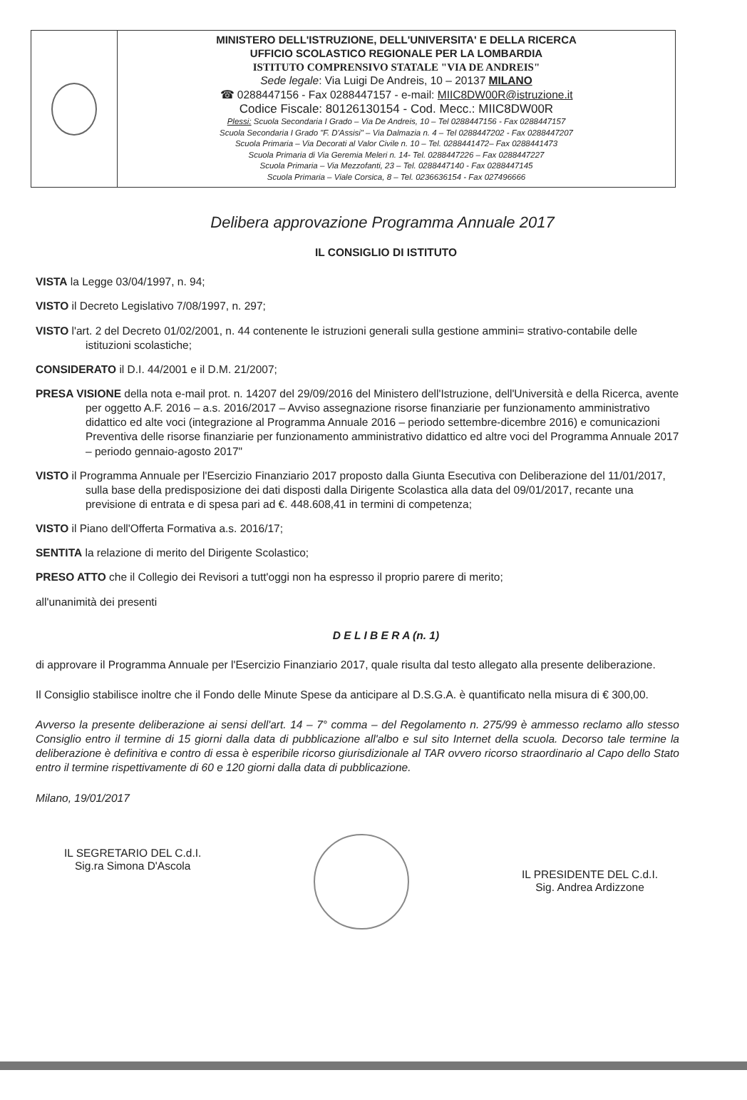MINISTERO DELL'ISTRUZIONE, DELL'UNIVERSITA' E DELLA RICERCA
UFFICIO SCOLASTICO REGIONALE PER LA LOMBARDIA
ISTITUTO COMPRENSIVO STATALE "VIA DE ANDREIS"
Sede legale: Via Luigi De Andreis, 10 – 20137 MILANO
☎ 0288447156 - Fax 0288447157 - e-mail: MIIC8DW00R@istruzione.it
Codice Fiscale: 80126130154 - Cod. Mecc.: MIIC8DW00R
Plessi: Scuola Secondaria I Grado – Via De Andreis, 10 – Tel 0288447156 - Fax 0288447157
Scuola Secondaria I Grado "F. D'Assisi" – Via Dalmazia n. 4 – Tel 0288447202 - Fax 0288447207
Scuola Primaria – Via Decorati al Valor Civile n. 10 – Tel. 0288441472– Fax 0288441473
Scuola Primaria di Via Geremia Meleri n. 14- Tel. 0288447226 – Fax 0288447227
Scuola Primaria – Via Mezzofanti, 23 – Tel. 0288447140 - Fax 0288447145
Scuola Primaria – Viale Corsica, 8 – Tel. 0236636154 - Fax 027496666
Delibera approvazione Programma Annuale 2017
IL CONSIGLIO DI ISTITUTO
VISTA la Legge 03/04/1997, n. 94;
VISTO il Decreto Legislativo 7/08/1997, n. 297;
VISTO l'art. 2 del Decreto 01/02/2001, n. 44 contenente le istruzioni generali sulla gestione ammini= strativo-contabile delle istituzioni scolastiche;
CONSIDERATO il D.I. 44/2001 e il D.M. 21/2007;
PRESA VISIONE della nota e-mail prot. n. 14207 del 29/09/2016 del Ministero dell'Istruzione, dell'Università e della Ricerca, avente per oggetto A.F. 2016 – a.s. 2016/2017 – Avviso assegnazione risorse finanziarie per funzionamento amministrativo didattico ed alte voci (integrazione al Programma Annuale 2016 – periodo settembre-dicembre 2016) e comunicazioni Preventiva delle risorse finanziarie per funzionamento amministrativo didattico ed altre voci del Programma Annuale 2017 – periodo gennaio-agosto 2017"
VISTO il Programma Annuale per l'Esercizio Finanziario 2017 proposto dalla Giunta Esecutiva con Deliberazione del 11/01/2017, sulla base della predisposizione dei dati disposti dalla Dirigente Scolastica alla data del 09/01/2017, recante una previsione di entrata e di spesa pari ad €. 448.608,41 in termini di competenza;
VISTO il Piano dell'Offerta Formativa a.s. 2016/17;
SENTITA la relazione di merito del Dirigente Scolastico;
PRESO ATTO che il Collegio dei Revisori a tutt'oggi non ha espresso il proprio parere di merito;
all'unanimità dei presenti
D E L I B E R A (n. 1)
di approvare il Programma Annuale per l'Esercizio Finanziario 2017, quale risulta dal testo allegato alla presente deliberazione.
Il Consiglio stabilisce inoltre che il Fondo delle Minute Spese da anticipare al D.S.G.A. è quantificato nella misura di € 300,00.
Avverso la presente deliberazione ai sensi dell'art. 14 – 7° comma – del Regolamento n. 275/99 è ammesso reclamo allo stesso Consiglio entro il termine di 15 giorni dalla data di pubblicazione all'albo e sul sito Internet della scuola. Decorso tale termine la deliberazione è definitiva e contro di essa è esperibile ricorso giurisdizionale al TAR ovvero ricorso straordinario al Capo dello Stato entro il termine rispettivamente di 60 e 120 giorni dalla data di pubblicazione.
Milano, 19/01/2017
IL SEGRETARIO DEL C.d.I.
Sig.ra Simona D'Ascola
IL PRESIDENTE DEL C.d.I.
Sig. Andrea Ardizzone